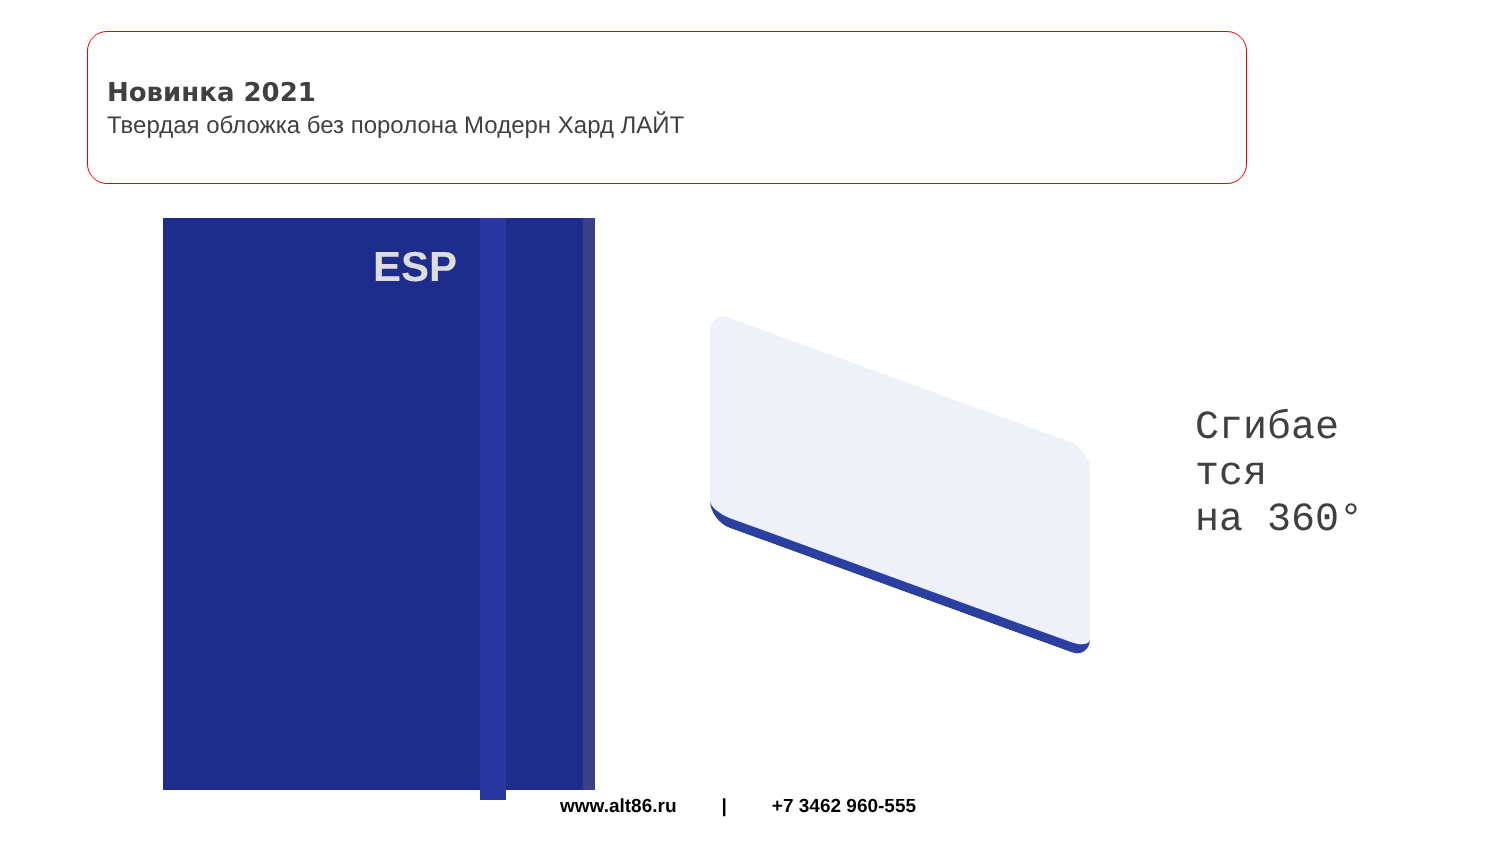Новинка 2021
Твердая обложка без поролона Модерн Хард ЛАЙТ
ESP
Сгибае
тся
на 360°
www.alt86.ru | +7 3462 960-555